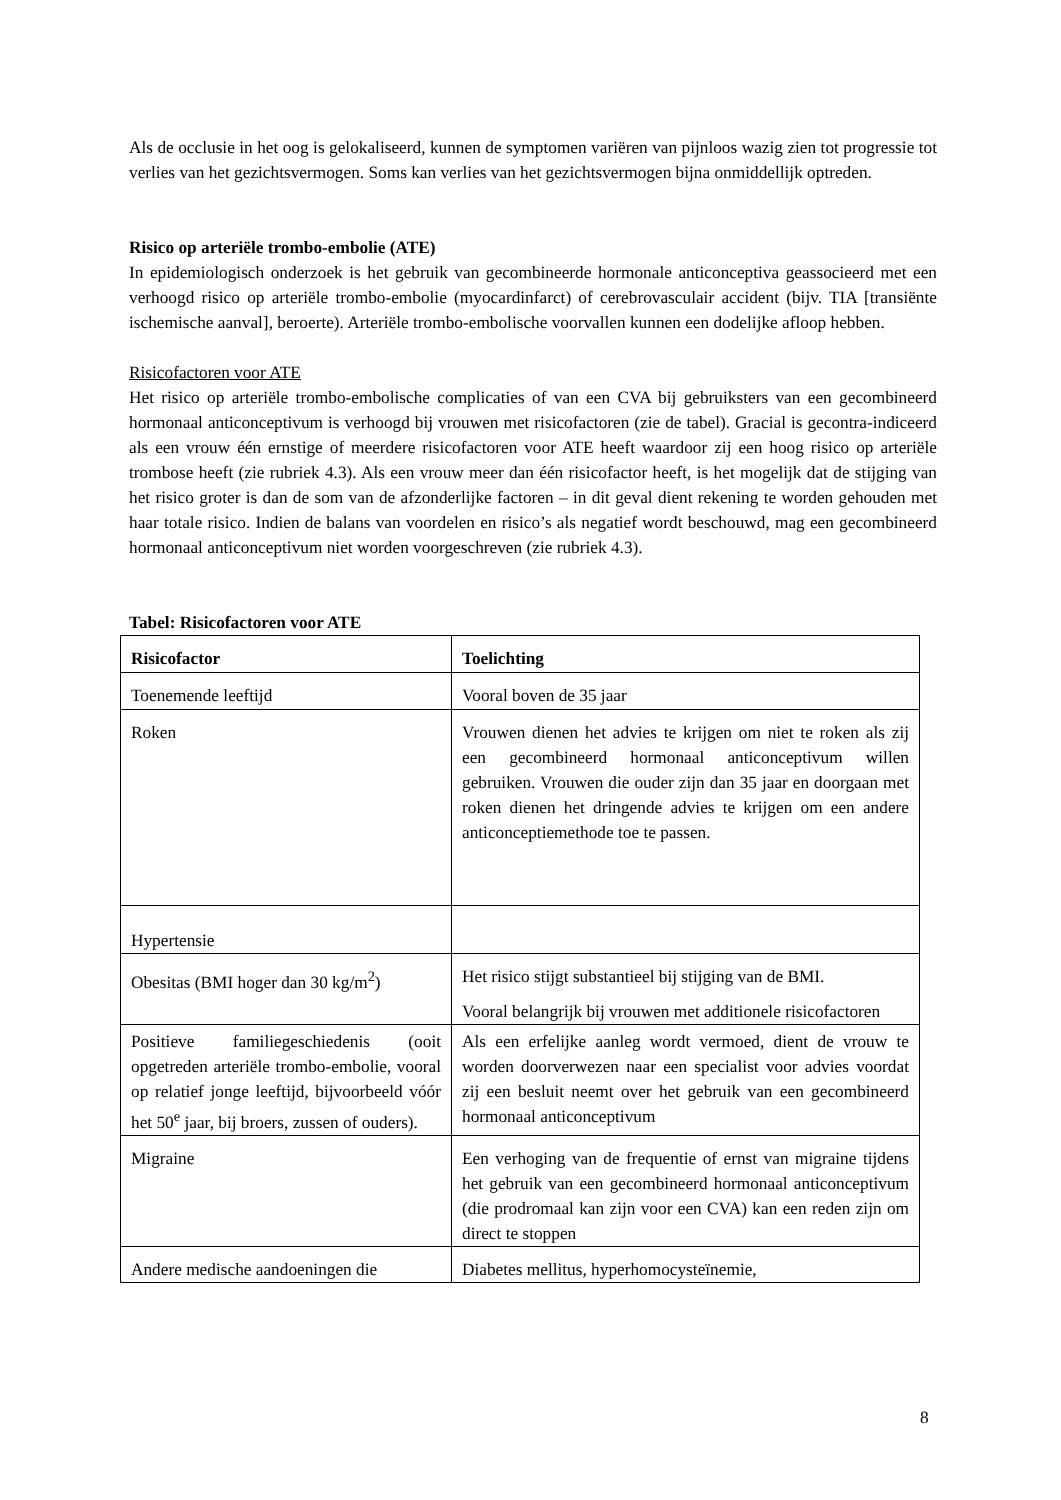Als de occlusie in het oog is gelokaliseerd, kunnen de symptomen variëren van pijnloos wazig zien tot progressie tot verlies van het gezichtsvermogen. Soms kan verlies van het gezichtsvermogen bijna onmiddellijk optreden.
Risico op arteriële trombo-embolie (ATE)
In epidemiologisch onderzoek is het gebruik van gecombineerde hormonale anticonceptiva geassocieerd met een verhoogd risico op arteriële trombo-embolie (myocardinfarct) of cerebrovasculair accident (bijv. TIA [transiënte ischemische aanval], beroerte). Arteriële trombo-embolische voorvallen kunnen een dodelijke afloop hebben.
Risicofactoren voor ATE
Het risico op arteriële trombo-embolische complicaties of van een CVA bij gebruiksters van een gecombineerd hormonaal anticonceptivum is verhoogd bij vrouwen met risicofactoren (zie de tabel). Gracial is gecontra-indiceerd als een vrouw één ernstige of meerdere risicofactoren voor ATE heeft waardoor zij een hoog risico op arteriële trombose heeft (zie rubriek 4.3). Als een vrouw meer dan één risicofactor heeft, is het mogelijk dat de stijging van het risico groter is dan de som van de afzonderlijke factoren – in dit geval dient rekening te worden gehouden met haar totale risico. Indien de balans van voordelen en risico’s als negatief wordt beschouwd, mag een gecombineerd hormonaal anticonceptivum niet worden voorgeschreven (zie rubriek 4.3).
Tabel: Risicofactoren voor ATE
| Risicofactor | Toelichting |
| --- | --- |
| Toenemende leeftijd | Vooral boven de 35 jaar |
| Roken | Vrouwen dienen het advies te krijgen om niet te roken als zij een gecombineerd hormonaal anticonceptivum willen gebruiken. Vrouwen die ouder zijn dan 35 jaar en doorgaan met roken dienen het dringende advies te krijgen om een andere anticonceptiemethode toe te passen. |
| Hypertensie | |
| Obesitas (BMI hoger dan 30 kg/m<sup>2</sup>) | Het risico stijgt substantieel bij stijging van de BMI. Vooral belangrijk bij vrouwen met additionele risicofactoren |
| Positieve familiegeschiedenis (ooit opgetreden arteriële trombo-embolie, vooral op relatief jonge leeftijd, bijvoorbeeld vóór het 50<sup>e</sup> jaar, bij broers, zussen of ouders). | Als een erfelijke aanleg wordt vermoed, dient de vrouw te worden doorverwezen naar een specialist voor advies voordat zij een besluit neemt over het gebruik van een gecombineerd hormonaal anticonceptivum |
| Migraine | Een verhoging van de frequentie of ernst van migraine tijdens het gebruik van een gecombineerd hormonaal anticonceptivum (die prodromaal kan zijn voor een CVA) kan een reden zijn om direct te stoppen |
| Andere medische aandoeningen die | Diabetes mellitus, hyperhomocysteïnemie, |
8